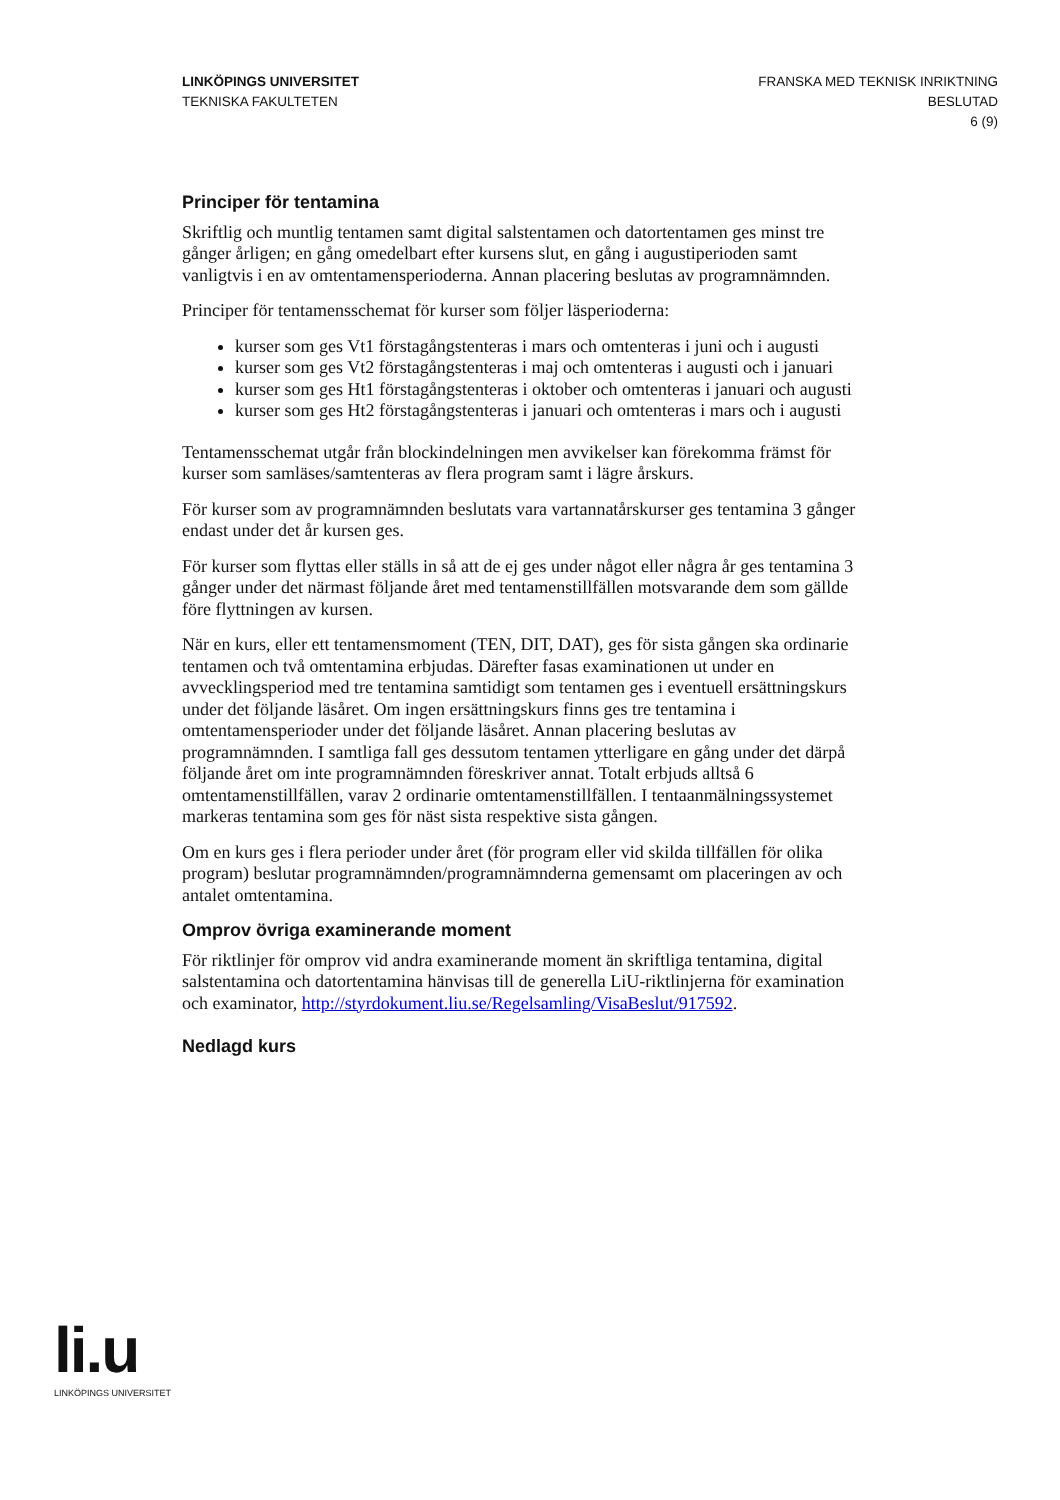LINKÖPINGS UNIVERSITET
TEKNISKA FAKULTETEN
FRANSKA MED TEKNISK INRIKTNING
BESLUTAD
6 (9)
Principer för tentamina
Skriftlig och muntlig tentamen samt digital salstentamen och datortentamen ges minst tre gånger årligen; en gång omedelbart efter kursens slut, en gång i augustiperioden samt vanligtvis i en av omtentamensperioderna. Annan placering beslutas av programnämnden.
Principer för tentamensschemat för kurser som följer läsperioderna:
kurser som ges Vt1 förstagångstenteras i mars och omtenteras i juni och i augusti
kurser som ges Vt2 förstagångstenteras i maj och omtenteras i augusti och i januari
kurser som ges Ht1 förstagångstenteras i oktober och omtenteras i januari och augusti
kurser som ges Ht2 förstagångstenteras i januari och omtenteras i mars och i augusti
Tentamensschemat utgår från blockindelningen men avvikelser kan förekomma främst för kurser som samläses/samtenteras av flera program samt i lägre årskurs.
För kurser som av programnämnden beslutats vara vartannatårskurser ges tentamina 3 gånger endast under det år kursen ges.
För kurser som flyttas eller ställs in så att de ej ges under något eller några år ges tentamina 3 gånger under det närmast följande året med tentamenstillfällen motsvarande dem som gällde före flyttningen av kursen.
När en kurs, eller ett tentamensmoment (TEN, DIT, DAT), ges för sista gången ska ordinarie tentamen och två omtentamina erbjudas. Därefter fasas examinationen ut under en avvecklingsperiod med tre tentamina samtidigt som tentamen ges i eventuell ersättningskurs under det följande läsåret. Om ingen ersättningskurs finns ges tre tentamina i omtentamensperioder under det följande läsåret. Annan placering beslutas av programnämnden. I samtliga fall ges dessutom tentamen ytterligare en gång under det därpå följande året om inte programnämnden föreskriver annat. Totalt erbjuds alltså 6 omtentamenstillfällen, varav 2 ordinarie omtentamenstillfällen. I tentaanmälningssystemet markeras tentamina som ges för näst sista respektive sista gången.
Om en kurs ges i flera perioder under året (för program eller vid skilda tillfällen för olika program) beslutar programnämnden/programnämnderna gemensamt om placeringen av och antalet omtentamina.
Omprov övriga examinerande moment
För riktlinjer för omprov vid andra examinerande moment än skriftliga tentamina, digital salstentamina och datortentamina hänvisas till de generella LiU-riktlinjerna för examination och examinator, http://styrdokument.liu.se/Regelsamling/VisaBeslut/917592.
Nedlagd kurs
li.u
LINKÖPINGS UNIVERSITET